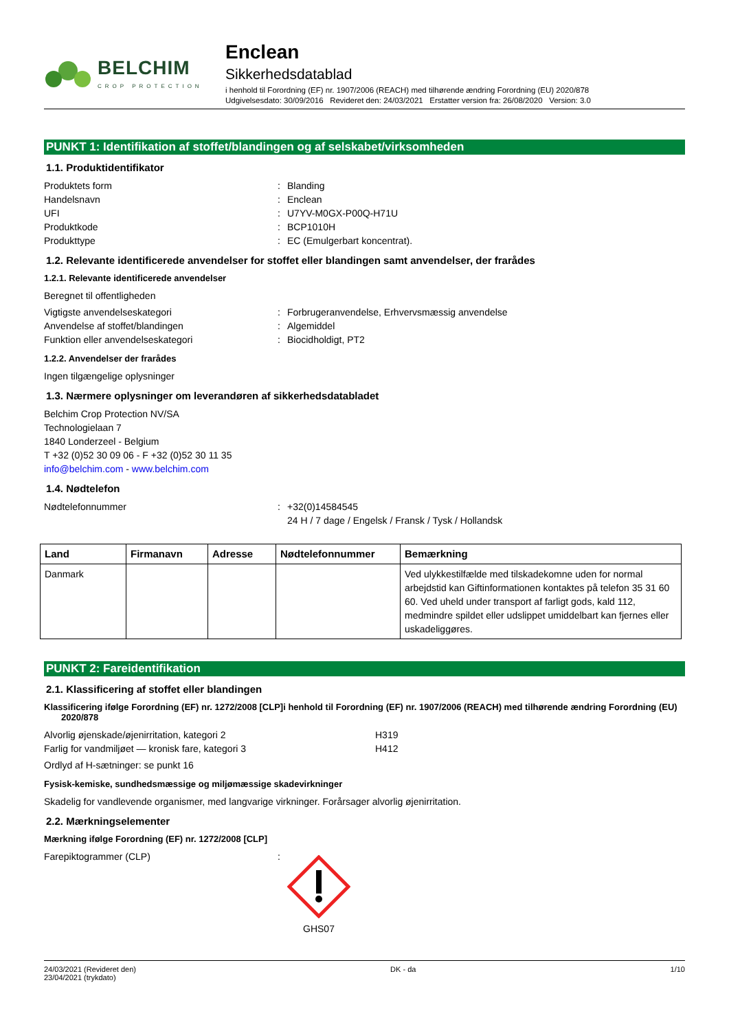BELCHIM
CROP PROTECTION
Enclean
Sikkerhedsdatablad
i henhold til Forordning (EF) nr. 1907/2006 (REACH) med tilhørende ændring Forordning (EU) 2020/878
Udgivelsesdato: 30/09/2016 Revideret den: 24/03/2021 Erstatter version fra: 26/08/2020 Version: 3.0
PUNKT 1: Identifikation af stoffet/blandingen og af selskabet/virksomheden
1.1. Produktidentifikator
Produktets form: Blanding
Handelsnavn: Enclean
UFI: U7YV-M0GX-P00Q-H71U
Produktkode: BCP1010H
Produkttype: EC (Emulgerbart koncentrat).
1.2. Relevante identificerede anvendelser for stoffet eller blandingen samt anvendelser, der frarådes
1.2.1. Relevante identificerede anvendelser
Beregnet til offentligheden
Vigtigste anvendelseskategori: Forbrugeranvendelse, Erhvervsmæssig anvendelse
Anvendelse af stoffet/blandingen: Algemiddel
Funktion eller anvendelseskategori: Biocidholdigt, PT2
1.2.2. Anvendelser der frarådes
Ingen tilgængelige oplysninger
1.3. Nærmere oplysninger om leverandøren af sikkerhedsdatabladet
Belchim Crop Protection NV/SA
Technologielaan 7
1840 Londerzeel - Belgium
T +32 (0)52 30 09 06 - F +32 (0)52 30 11 35
info@belchim.com - www.belchim.com
1.4. Nødtelefon
Nødtelefonnummer: +32(0)14584545
24 H / 7 dage / Engelsk / Fransk / Tysk / Hollandsk
| Land | Firmanavn | Adresse | Nødtelefonnummer | Bemærkning |
| --- | --- | --- | --- | --- |
| Danmark | | | | Ved ulykkestilfælde med tilskadekomne uden for normal arbejdstid kan Giftinformationen kontaktes på telefon 35 31 60 60. Ved uheld under transport af farligt gods, kald 112, medmindre spildet eller udslippet umiddelbart kan fjernes eller uskadeliggøres. |
PUNKT 2: Fareidentifikation
2.1. Klassificering af stoffet eller blandingen
Klassificering ifølge Forordning (EF) nr. 1272/2008 [CLP]i henhold til Forordning (EF) nr. 1907/2006 (REACH) med tilhørende ændring Forordning (EU) 2020/878
Alvorlig øjenskade/øjenirritation, kategori 2 H319
Farlig for vandmiljøet — kronisk fare, kategori 3 H412
Ordlyd af H-sætninger: se punkt 16
Fysisk-kemiske, sundhedsmæssige og miljømæssige skadevirkninger
Skadelig for vandlevende organismer, med langvarige virkninger. Forårsager alvorlig øjenirritation.
2.2. Mærkningselementer
Mærkning ifølge Forordning (EF) nr. 1272/2008 [CLP]
Farepiktogrammer (CLP):
GHS07
24/03/2021 (Revideret den)
23/04/2021 (trykdato) DK - da 1/10